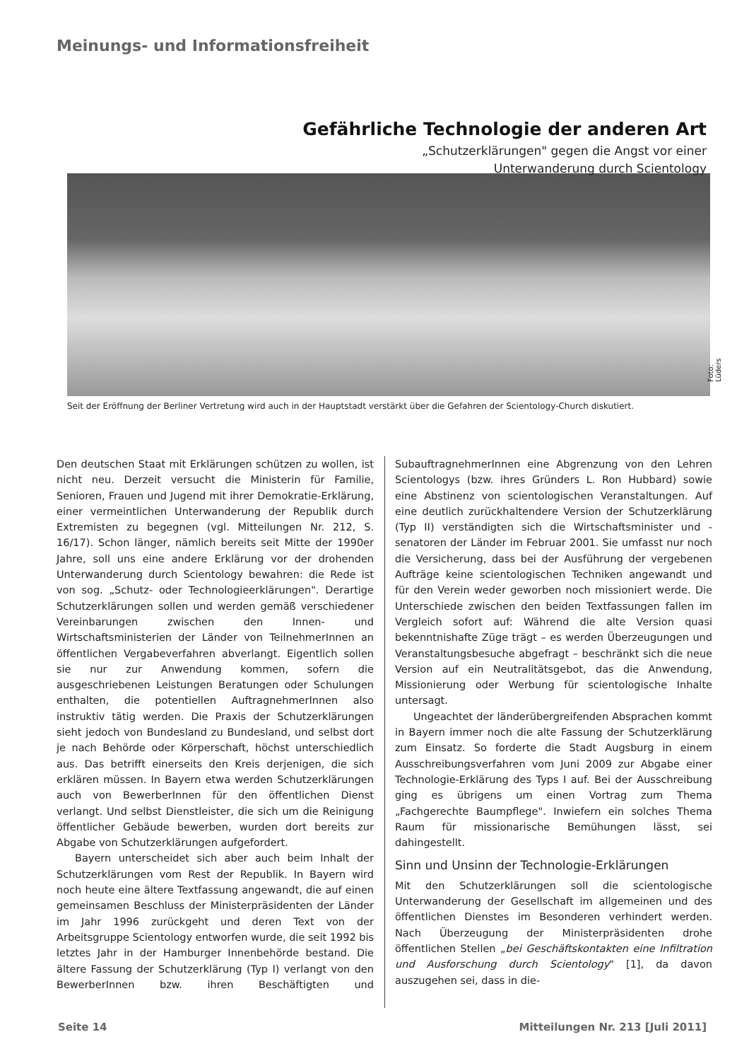Meinungs- und Informationsfreiheit
Gefährliche Technologie der anderen Art
„Schutzerklärungen" gegen die Angst vor einer
Unterwanderung durch Scientology
Foto: Lüders
Seit der Eröffnung der Berliner Vertretung wird auch in der Hauptstadt verstärkt über die Gefahren der Scientology-Church diskutiert.
Den deutschen Staat mit Erklärungen schützen zu wollen, ist nicht neu. Derzeit versucht die Ministerin für Familie, Senioren, Frauen und Jugend mit ihrer Demokratie-Erklärung, einer vermeintlichen Unterwanderung der Republik durch Extremisten zu begegnen (vgl. Mitteilungen Nr. 212, S. 16/17). Schon länger, nämlich bereits seit Mitte der 1990er Jahre, soll uns eine andere Erklärung vor der drohenden Unterwanderung durch Scientology bewahren: die Rede ist von sog. „Schutz- oder Technologieerklärungen". Derartige Schutzerklärungen sollen und werden gemäß verschiedener Vereinbarungen zwischen den Innen- und Wirtschaftsministerien der Länder von TeilnehmerInnen an öffentlichen Vergabeverfahren abverlangt. Eigentlich sollen sie nur zur Anwendung kommen, sofern die ausgeschriebenen Leistungen Beratungen oder Schulungen enthalten, die potentiellen AuftragnehmerInnen also instruktiv tätig werden. Die Praxis der Schutzerklärungen sieht jedoch von Bundesland zu Bundesland, und selbst dort je nach Behörde oder Körperschaft, höchst unterschiedlich aus. Das betrifft einerseits den Kreis derjenigen, die sich erklären müssen. In Bayern etwa werden Schutzerklärungen auch von BewerberInnen für den öffentlichen Dienst verlangt. Und selbst Dienstleister, die sich um die Reinigung öffentlicher Gebäude bewerben, wurden dort bereits zur Abgabe von Schutzerklärungen aufgefordert.
Bayern unterscheidet sich aber auch beim Inhalt der Schutzerklärungen vom Rest der Republik. In Bayern wird noch heute eine ältere Textfassung angewandt, die auf einen gemeinsamen Beschluss der Ministerpräsidenten der Länder im Jahr 1996 zurückgeht und deren Text von der Arbeitsgruppe Scientology entworfen wurde, die seit 1992 bis letztes Jahr in der Hamburger Innenbehörde bestand. Die ältere Fassung der Schutzerklärung (Typ I) verlangt von den BewerberInnen bzw. ihren Beschäftigten und SubauftragnehmerInnen eine Abgrenzung von den Lehren Scientologys (bzw. ihres Gründers L. Ron Hubbard) sowie eine Abstinenz von scientologischen Veranstaltungen. Auf eine deutlich zurückhaltendere Version der Schutzerklärung (Typ II) verständigten sich die Wirtschaftsminister und -senatoren der Länder im Februar 2001. Sie umfasst nur noch die Versicherung, dass bei der Ausführung der vergebenen Aufträge keine scientologischen Techniken angewandt und für den Verein weder geworben noch missioniert werde. Die Unterschiede zwischen den beiden Textfassungen fallen im Vergleich sofort auf: Während die alte Version quasi bekenntnishafte Züge trägt – es werden Überzeugungen und Veranstaltungsbesuche abgefragt – beschränkt sich die neue Version auf ein Neutralitätsgebot, das die Anwendung, Missionierung oder Werbung für scientologische Inhalte untersagt.
Ungeachtet der länderübergreifenden Absprachen kommt in Bayern immer noch die alte Fassung der Schutzerklärung zum Einsatz. So forderte die Stadt Augsburg in einem Ausschreibungsverfahren vom Juni 2009 zur Abgabe einer Technologie-Erklärung des Typs I auf. Bei der Ausschreibung ging es übrigens um einen Vortrag zum Thema „Fachgerechte Baumpflege". Inwiefern ein solches Thema Raum für missionarische Bemühungen lässt, sei dahingestellt.
Sinn und Unsinn der Technologie-Erklärungen
Mit den Schutzerklärungen soll die scientologische Unterwanderung der Gesellschaft im allgemeinen und des öffentlichen Dienstes im Besonderen verhindert werden. Nach Überzeugung der Ministerpräsidenten drohe öffentlichen Stellen „bei Geschäftskontakten eine Infiltration und Ausforschung durch Scientology" [1], da davon auszugehen sei, dass in die-
Seite 14
Mitteilungen Nr. 213 [Juli 2011]